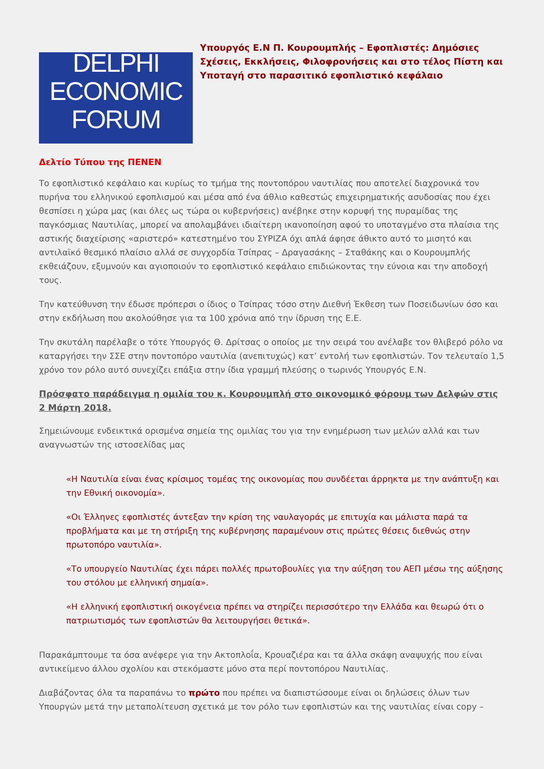DELPHI
ECONOMIC
FORUM
Υπουργός Ε.Ν Π. Κουρουμπλής – Εφοπλιστές: Δημόσιες Σχέσεις, Εκκλήσεις, Φιλοφρονήσεις και στο τέλος Πίστη και Υποταγή στο παρασιτικό εφοπλιστικό κεφάλαιο
Δελτίο Τύπου της ΠΕΝΕΝ
Το εφοπλιστικό κεφάλαιο και κυρίως το τμήμα της ποντοπόρου ναυτιλίας που αποτελεί διαχρονικά τον πυρήνα του ελληνικού εφοπλισμού και μέσα από ένα άθλιο καθεστώς επιχειρηματικής ασυδοσίας που έχει θεσπίσει η χώρα μας (και όλες ως τώρα οι κυβερνήσεις) ανέβηκε στην κορυφή της πυραμίδας της παγκόσμιας Ναυτιλίας, μπορεί να απολαμβάνει ιδιαίτερη ικανοποίηση αφού το υποταγμένο στα πλαίσια της αστικής διαχείρισης «αριστερό» κατεστημένο του ΣΥΡΙΖΑ όχι απλά άφησε άθικτο αυτό το μισητό και αντιλαϊκό θεσμικό πλαίσιο αλλά σε συγχορδία Τσίπρας – Δραγασάκης – Σταθάκης και ο Κουρουμπλής εκθειάζουν, εξυμνούν και αγιοποιούν το εφοπλιστικό κεφάλαιο επιδιώκοντας την εύνοια και την αποδοχή τους.
Την κατεύθυνση την έδωσε πρόπερσι ο ίδιος ο Τσίπρας τόσο στην Διεθνή Έκθεση των Ποσειδωνίων όσο και στην εκδήλωση που ακολούθησε για τα 100 χρόνια από την ίδρυση της Ε.Ε.
Την σκυτάλη παρέλαβε ο τότε Υπουργός Θ. Δρίτσας ο οποίος με την σειρά του ανέλαβε τον θλιβερό ρόλο να καταργήσει την ΣΣΕ στην ποντοπόρο ναυτιλία (ανεπιτυχώς) κατ’ εντολή των εφοπλιστών. Τον τελευταίο 1,5 χρόνο τον ρόλο αυτό συνεχίζει επάξια στην ίδια γραμμή πλεύσης ο τωρινός Υπουργός Ε.Ν.
Πρόσφατο παράδειγμα η ομιλία του κ. Κουρουμπλή στο οικονομικό φόρουμ των Δελφών στις 2 Μάρτη 2018.
Σημειώνουμε ενδεικτικά ορισμένα σημεία της ομιλίας του για την ενημέρωση των μελών αλλά και των αναγνωστών της ιστοσελίδας μας
«Η Ναυτιλία είναι ένας κρίσιμος τομέας της οικονομίας που συνδέεται άρρηκτα με την ανάπτυξη και την Εθνική οικονομία».
«Οι Έλληνες εφοπλιστές άντεξαν την κρίση της ναυλαγοράς με επιτυχία και μάλιστα παρά τα προβλήματα και με τη στήριξη της κυβέρνησης παραμένουν στις πρώτες θέσεις διεθνώς στην πρωτοπόρο ναυτιλία».
«Το υπουργείο Ναυτιλίας έχει πάρει πολλές πρωτοβουλίες για την αύξηση του ΑΕΠ μέσω της αύξησης του στόλου με ελληνική σημαία».
«Η ελληνική εφοπλιστική οικογένεια πρέπει να στηρίζει περισσότερο την Ελλάδα και θεωρώ ότι ο πατριωτισμός των εφοπλιστών θα λειτουργήσει θετικά».
Παρακάμπτουμε τα όσα ανέφερε για την Ακτοπλοΐα, Κρουαζιέρα και τα άλλα σκάφη αναψυχής που είναι αντικείμενο άλλου σχολίου και στεκόμαστε μόνο στα περί ποντοπόρου Ναυτιλίας.
Διαβάζοντας όλα τα παραπάνω το πρώτο που πρέπει να διαπιστώσουμε είναι οι δηλώσεις όλων των Υπουργών μετά την μεταπολίτευση σχετικά με τον ρόλο των εφοπλιστών και της ναυτιλίας είναι copy –